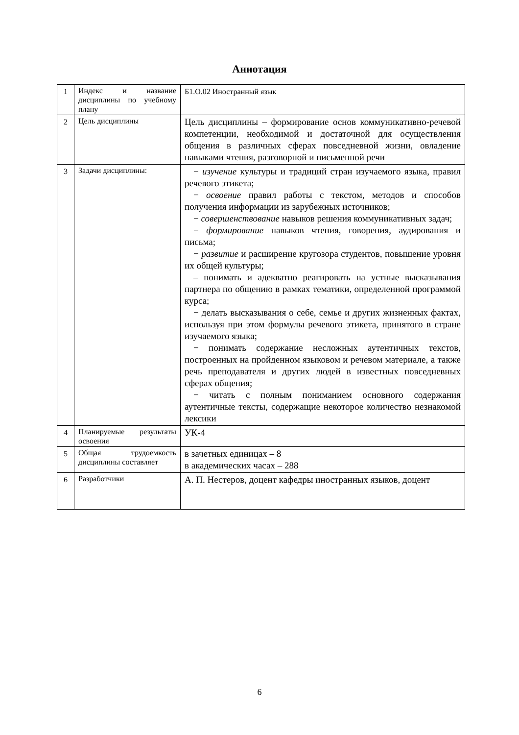Аннотация
| 1 | Индекс и название дисциплины по учебному плану | Б1.О.02 Иностранный язык |
| 2 | Цель дисциплины | Цель дисциплины – формирование основ коммуникативно-речевой компетенции, необходимой и достаточной для осуществления общения в различных сферах повседневной жизни, овладение навыками чтения, разговорной и письменной речи |
| 3 | Задачи дисциплины: | − изучение культуры и традиций стран изучаемого языка, правил речевого этикета; − освоение правил работы с текстом, методов и способов получения информации из зарубежных источников; − совершенствование навыков решения коммуникативных задач; − формирование навыков чтения, говорения, аудирования и письма; − развитие и расширение кругозора студентов, повышение уровня их общей культуры; – понимать и адекватно реагировать на устные высказывания партнера по общению в рамках тематики, определенной программой курса; − делать высказывания о себе, семье и других жизненных фактах, используя при этом формулы речевого этикета, принятого в стране изучаемого языка; − понимать содержание несложных аутентичных текстов, построенных на пройденном языковом и речевом материале, а также речь преподавателя и других людей в известных повседневных сферах общения; − читать с полным пониманием основного содержания аутентичные тексты, содержащие некоторое количество незнакомой лексики |
| 4 | Планируемые результаты освоения | УК-4 |
| 5 | Общая трудоемкость дисциплины составляет | в зачетных единицах – 8 в академических часах – 288 |
| 6 | Разработчики | А. П. Нестеров, доцент кафедры иностранных языков, доцент |
6